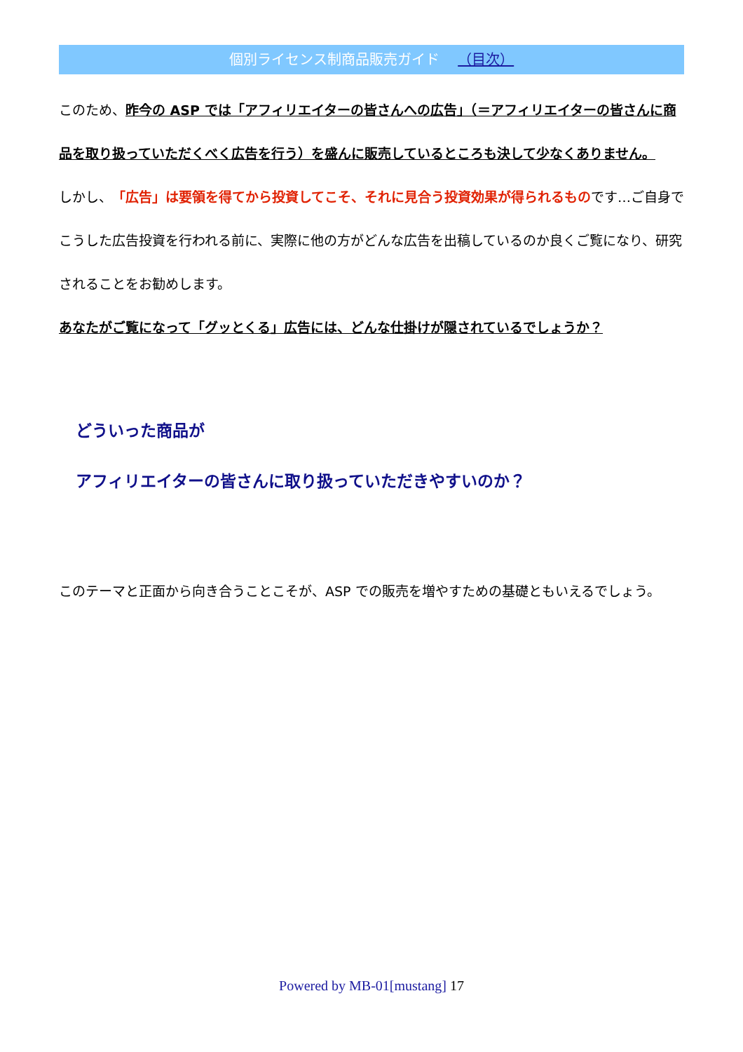個別ライセンス制商品販売ガイド （目次）
このため、昨今の ASP では「アフィリエイターの皆さんへの広告」（＝アフィリエイターの皆さんに商品を取り扱っていただくべく広告を行う）を盛んに販売しているところも決して少なくありません。
しかし、「広告」は要領を得てから投資してこそ、それに見合う投資効果が得られるものです…ご自身でこうした広告投資を行われる前に、実際に他の方がどんな広告を出稿しているのか良くご覧になり、研究されることをお勧めします。
あなたがご覧になって「グッとくる」広告には、どんな仕掛けが隠されているでしょうか？
どういった商品が
アフィリエイターの皆さんに取り扱っていただきやすいのか？
このテーマと正面から向き合うことこそが、ASP での販売を増やすための基礎ともいえるでしょう。
Powered by MB-01[mustang] 17